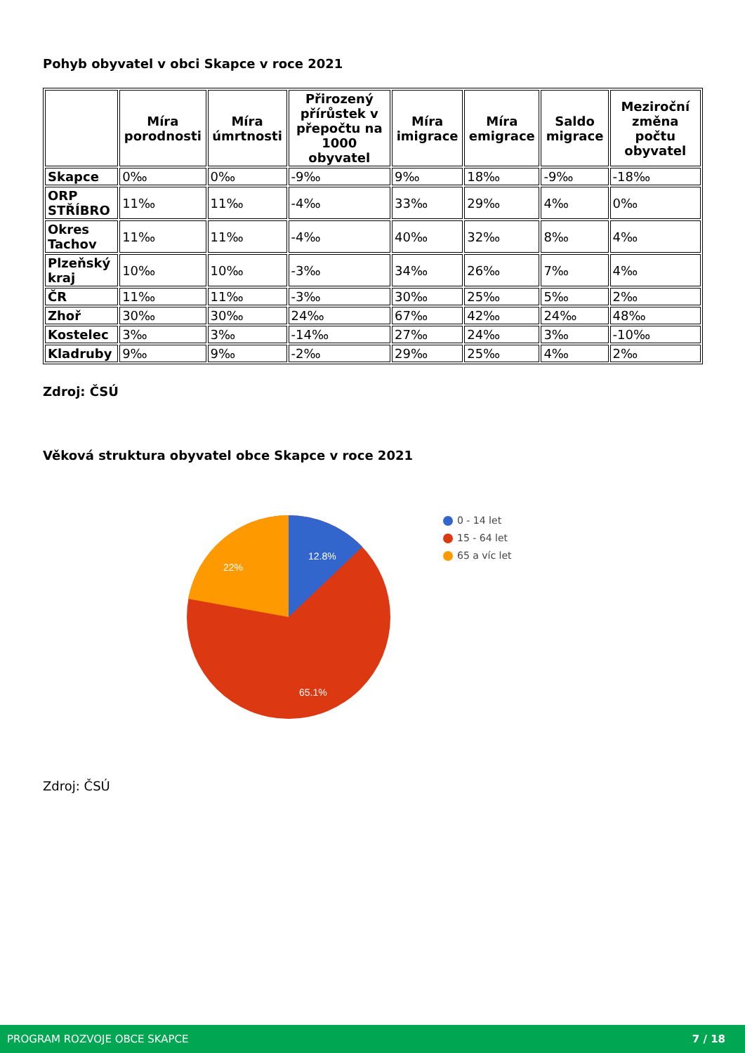Pohyb obyvatel v obci Skapce v roce 2021
| | Míra porodnosti | Míra úmrtnosti | Přirozený přírůstek v přepočtu na 1000 obyvatel | Míra imigrace | Míra emigrace | Saldo migrace | Meziroční změna počtu obyvatel |
| --- | --- | --- | --- | --- | --- | --- | --- |
| Skapce | 0‰ | 0‰ | -9‰ | 9‰ | 18‰ | -9‰ | -18‰ |
| ORP STŘÍBRO | 11‰ | 11‰ | -4‰ | 33‰ | 29‰ | 4‰ | 0‰ |
| Okres Tachov | 11‰ | 11‰ | -4‰ | 40‰ | 32‰ | 8‰ | 4‰ |
| Plzeňský kraj | 10‰ | 10‰ | -3‰ | 34‰ | 26‰ | 7‰ | 4‰ |
| ČR | 11‰ | 11‰ | -3‰ | 30‰ | 25‰ | 5‰ | 2‰ |
| Zhoř | 30‰ | 30‰ | 24‰ | 67‰ | 42‰ | 24‰ | 48‰ |
| Kostelec | 3‰ | 3‰ | -14‰ | 27‰ | 24‰ | 3‰ | -10‰ |
| Kladruby | 9‰ | 9‰ | -2‰ | 29‰ | 25‰ | 4‰ | 2‰ |
Zdroj: ČSÚ
Věková struktura obyvatel obce Skapce v roce 2021
12.8%
22%
65.1%
0 - 14 let
15 - 64 let
65 a víc let
Zdroj: ČSÚ
PROGRAM ROZVOJE OBCE SKAPCE 7 / 18